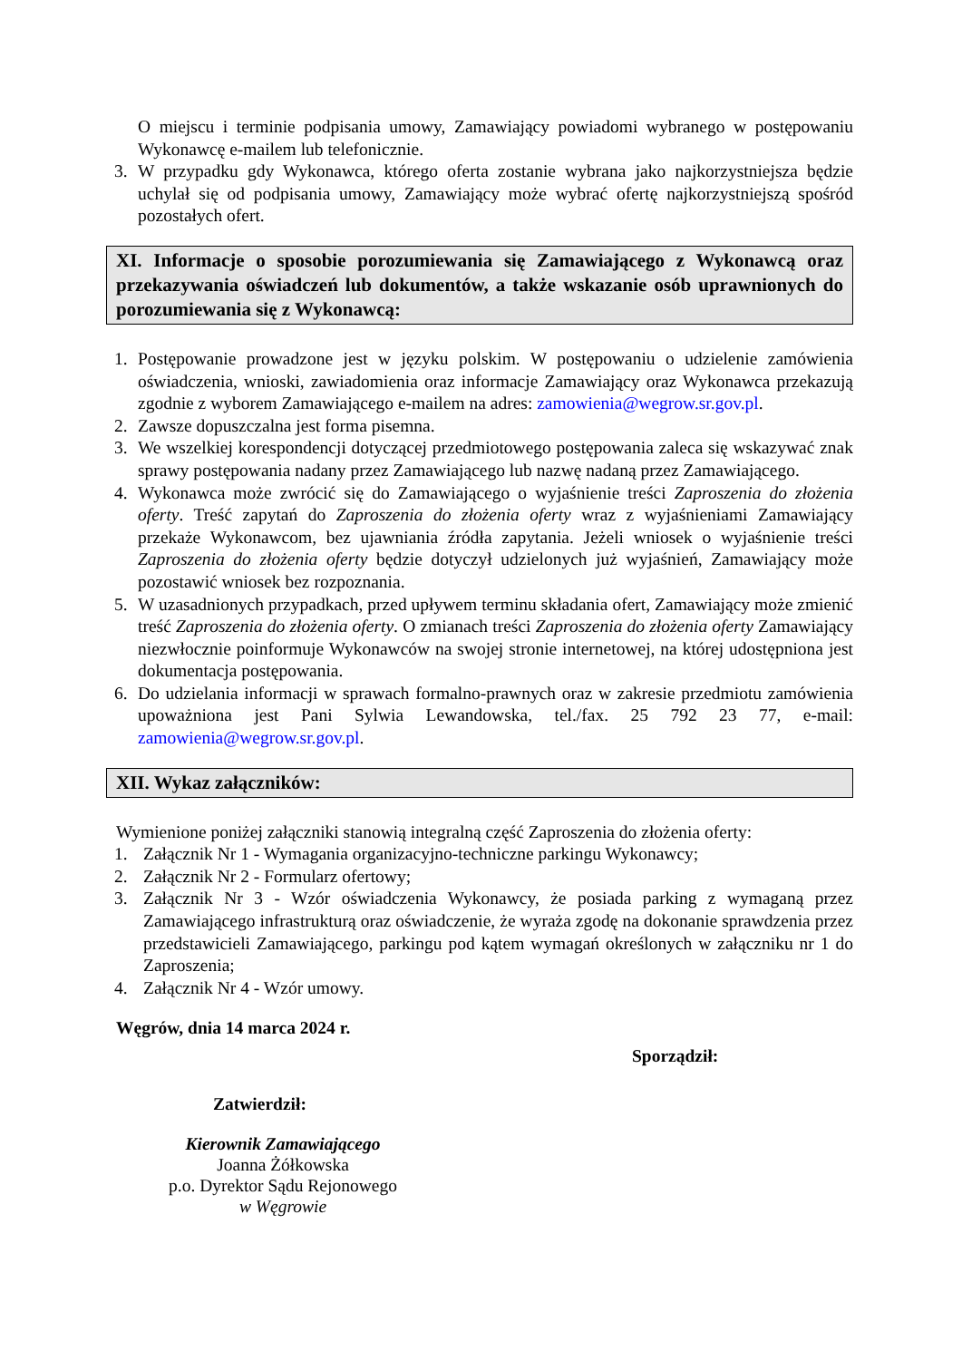O miejscu i terminie podpisania umowy, Zamawiający powiadomi wybranego w postępowaniu Wykonawcę e-mailem lub telefonicznie.
3. W przypadku gdy Wykonawca, którego oferta zostanie wybrana jako najkorzystniejsza będzie uchylał się od podpisania umowy, Zamawiający może wybrać ofertę najkorzystniejszą spośród pozostałych ofert.
XI. Informacje o sposobie porozumiewania się Zamawiającego z Wykonawcą oraz przekazywania oświadczeń lub dokumentów, a także wskazanie osób uprawnionych do porozumiewania się z Wykonawcą:
1. Postępowanie prowadzone jest w języku polskim. W postępowaniu o udzielenie zamówienia oświadczenia, wnioski, zawiadomienia oraz informacje Zamawiający oraz Wykonawca przekazują zgodnie z wyborem Zamawiającego e-mailem na adres: zamowienia@wegrow.sr.gov.pl.
2. Zawsze dopuszczalna jest forma pisemna.
3. We wszelkiej korespondencji dotyczącej przedmiotowego postępowania zaleca się wskazywać znak sprawy postępowania nadany przez Zamawiającego lub nazwę nadaną przez Zamawiającego.
4. Wykonawca może zwrócić się do Zamawiającego o wyjaśnienie treści Zaproszenia do złożenia oferty. Treść zapytań do Zaproszenia do złożenia oferty wraz z wyjaśnieniami Zamawiający przekaże Wykonawcom, bez ujawniania źródła zapytania. Jeżeli wniosek o wyjaśnienie treści Zaproszenia do złożenia oferty będzie dotyczył udzielonych już wyjaśnień, Zamawiający może pozostawić wniosek bez rozpoznania.
5. W uzasadnionych przypadkach, przed upływem terminu składania ofert, Zamawiający może zmienić treść Zaproszenia do złożenia oferty. O zmianach treści Zaproszenia do złożenia oferty Zamawiający niezwłocznie poinformuje Wykonawców na swojej stronie internetowej, na której udostępniona jest dokumentacja postępowania.
6. Do udzielania informacji w sprawach formalno-prawnych oraz w zakresie przedmiotu zamówienia upoważniona jest Pani Sylwia Lewandowska, tel./fax. 25 792 23 77, e-mail: zamowienia@wegrow.sr.gov.pl.
XII. Wykaz załączników:
Wymienione poniżej załączniki stanowią integralną część Zaproszenia do złożenia oferty:
1. Załącznik Nr 1 - Wymagania organizacyjno-techniczne parkingu Wykonawcy;
2. Załącznik Nr 2 - Formularz ofertowy;
3. Załącznik Nr 3 - Wzór oświadczenia Wykonawcy, że posiada parking z wymaganą przez Zamawiającego infrastrukturą oraz oświadczenie, że wyraża zgodę na dokonanie sprawdzenia przez przedstawicieli Zamawiającego, parkingu pod kątem wymagań określonych w załączniku nr 1 do Zaproszenia;
4. Załącznik Nr 4 - Wzór umowy.
Węgrów, dnia 14 marca 2024 r.
Sporządził:
Zatwierdził:
Kierownik Zamawiającego
Joanna Żółkowska
p.o. Dyrektor Sądu Rejonowego
w Węgrowie